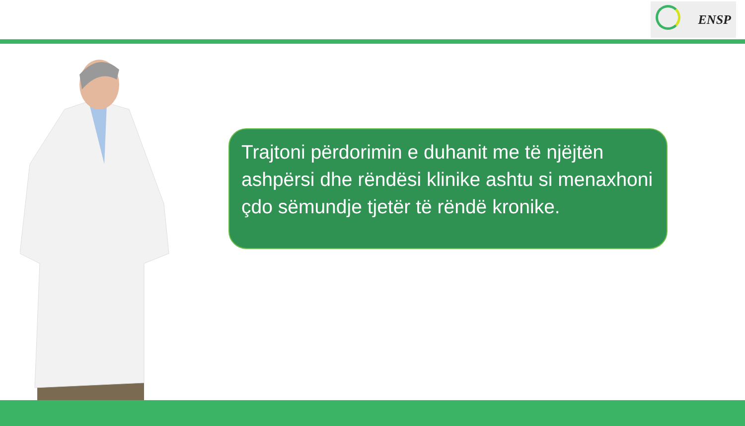ENSP
Trajtoni përdorimin e duhanit me të njëjtën ashpërsi dhe rëndësi klinike ashtu si menaxhoni çdo sëmundje tjetër të rëndë kronike.